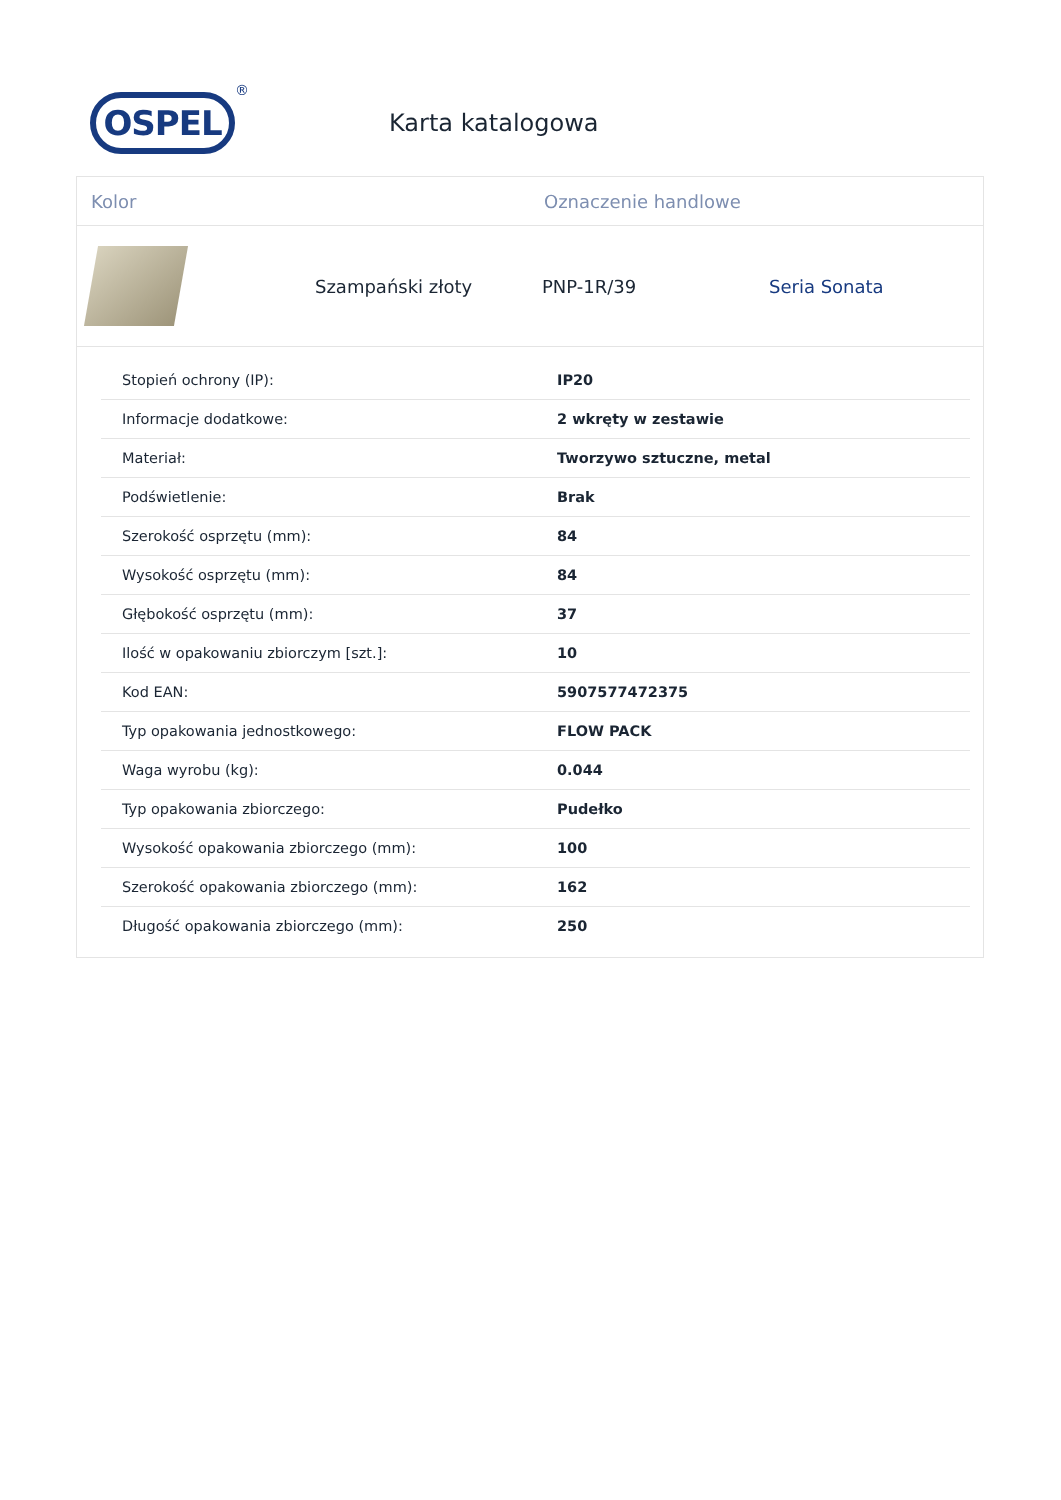OSPEL
®
Karta katalogowa
Kolor Oznaczenie handlowe
Szampański złoty PNP-1R/39 Seria Sonata
| Stopień ochrony (IP): | IP20 |
| Informacje dodatkowe: | 2 wkręty w zestawie |
| Materiał: | Tworzywo sztuczne, metal |
| Podświetlenie: | Brak |
| Szerokość osprzętu (mm): | 84 |
| Wysokość osprzętu (mm): | 84 |
| Głębokość osprzętu (mm): | 37 |
| Ilość w opakowaniu zbiorczym [szt.]: | 10 |
| Kod EAN: | 5907577472375 |
| Typ opakowania jednostkowego: | FLOW PACK |
| Waga wyrobu (kg): | 0.044 |
| Typ opakowania zbiorczego: | Pudełko |
| Wysokość opakowania zbiorczego (mm): | 100 |
| Szerokość opakowania zbiorczego (mm): | 162 |
| Długość opakowania zbiorczego (mm): | 250 |